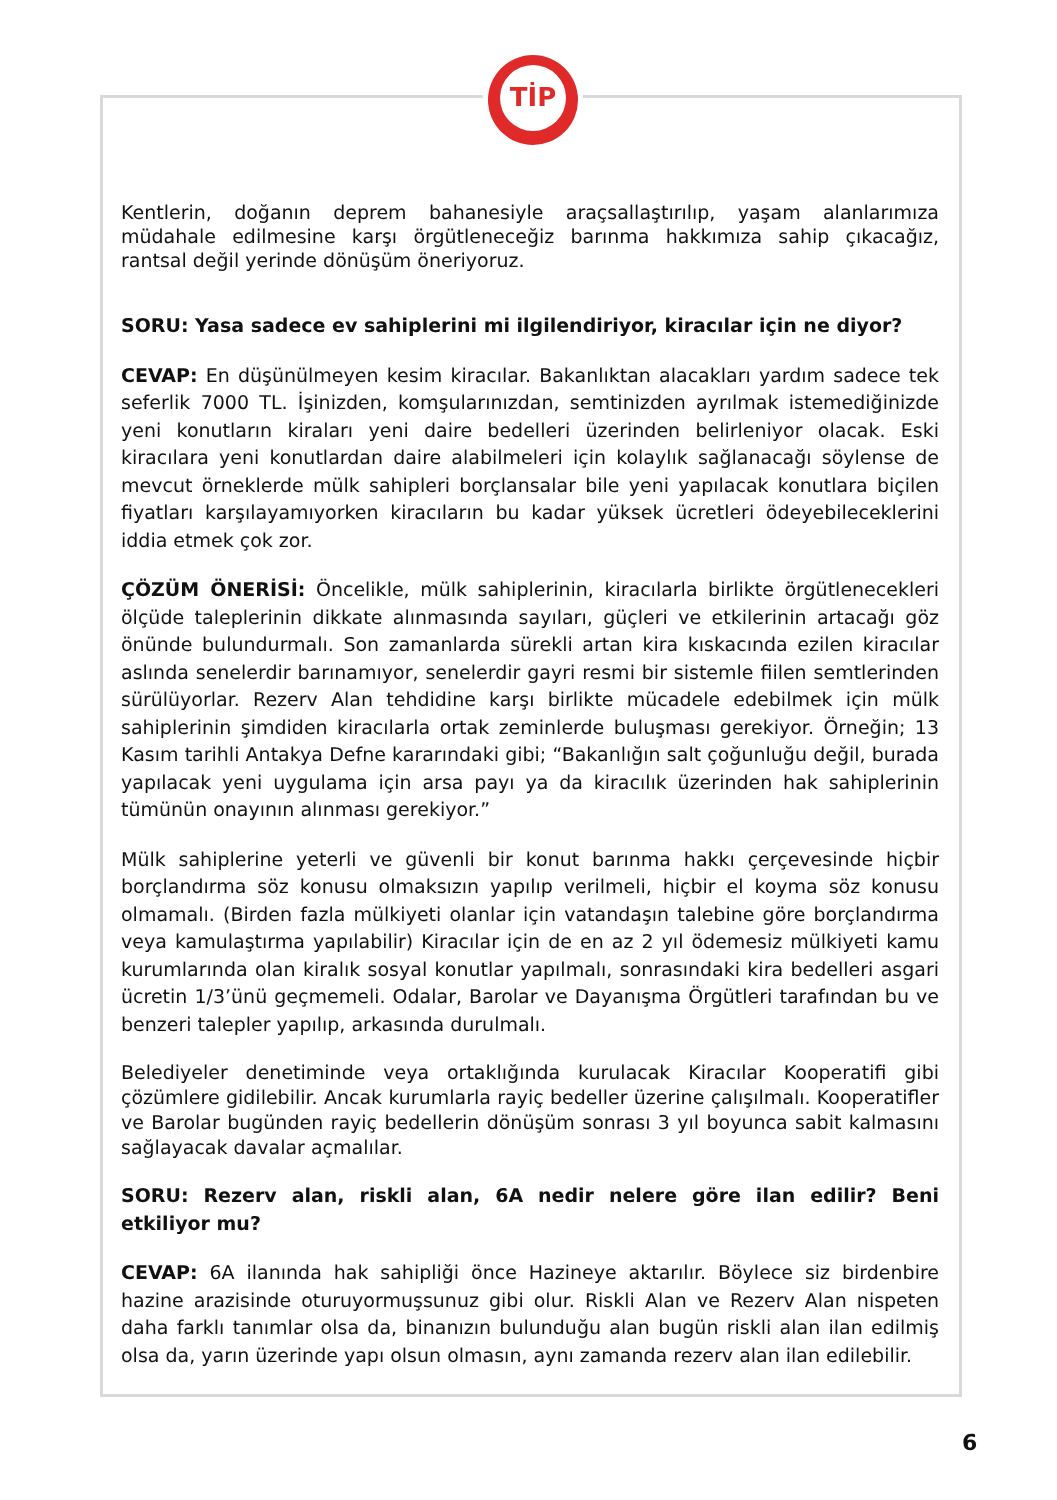TİP
Kentlerin, doğanın deprem bahanesiyle araçsallaştırılıp, yaşam alanlarımıza müdahale edilmesine karşı örgütleneceğiz barınma hakkımıza sahip çıkacağız, rantsal değil yerinde dönüşüm öneriyoruz.
SORU: Yasa sadece ev sahiplerini mi ilgilendiriyor, kiracılar için ne diyor?
CEVAP: En düşünülmeyen kesim kiracılar. Bakanlıktan alacakları yardım sadece tek seferlik 7000 TL. İşinizden, komşularınızdan, semtinizden ayrılmak istemediğinizde yeni konutların kiraları yeni daire bedelleri üzerinden belirleniyor olacak. Eski kiracılara yeni konutlardan daire alabilmeleri için kolaylık sağlanacağı söylense de mevcut örneklerde mülk sahipleri borçlansalar bile yeni yapılacak konutlara biçilen fiyatları karşılayamıyorken kiracıların bu kadar yüksek ücretleri ödeyebileceklerini iddia etmek çok zor.
ÇÖZÜM ÖNERİSİ: Öncelikle, mülk sahiplerinin, kiracılarla birlikte örgütlenecekleri ölçüde taleplerinin dikkate alınmasında sayıları, güçleri ve etkilerinin artacağı göz önünde bulundurmalı. Son zamanlarda sürekli artan kira kıskacında ezilen kiracılar aslında senelerdir barınamıyor, senelerdir gayri resmi bir sistemle fiilen semtlerinden sürülüyorlar. Rezerv Alan tehdidine karşı birlikte mücadele edebilmek için mülk sahiplerinin şimdiden kiracılarla ortak zeminlerde buluşması gerekiyor. Örneğin; 13 Kasım tarihli Antakya Defne kararındaki gibi; “Bakanlığın salt çoğunluğu değil, burada yapılacak yeni uygulama için arsa payı ya da kiracılık üzerinden hak sahiplerinin tümünün onayının alınması gerekiyor.”
Mülk sahiplerine yeterli ve güvenli bir konut barınma hakkı çerçevesinde hiçbir borçlandırma söz konusu olmaksızın yapılıp verilmeli, hiçbir el koyma söz konusu olmamalı. (Birden fazla mülkiyeti olanlar için vatandaşın talebine göre borçlandırma veya kamulaştırma yapılabilir) Kiracılar için de en az 2 yıl ödemesiz mülkiyeti kamu kurumlarında olan kiralık sosyal konutlar yapılmalı, sonrasındaki kira bedelleri asgari ücretin 1/3’ünü geçmemeli. Odalar, Barolar ve Dayanışma Örgütleri tarafından bu ve benzeri talepler yapılıp, arkasında durulmalı.
Belediyeler denetiminde veya ortaklığında kurulacak Kiracılar Kooperatifi gibi çözümlere gidilebilir. Ancak kurumlarla rayiç bedeller üzerine çalışılmalı. Kooperatifler ve Barolar bugünden rayiç bedellerin dönüşüm sonrası 3 yıl boyunca sabit kalmasını sağlayacak davalar açmalılar.
SORU: Rezerv alan, riskli alan, 6A nedir nelere göre ilan edilir? Beni etkiliyor mu?
CEVAP: 6A ilanında hak sahipliği önce Hazineye aktarılır. Böylece siz birdenbire hazine arazisinde oturuyormuşsunuz gibi olur. Riskli Alan ve Rezerv Alan nispeten daha farklı tanımlar olsa da, binanızın bulunduğu alan bugün riskli alan ilan edilmiş olsa da, yarın üzerinde yapı olsun olmasın, aynı zamanda rezerv alan ilan edilebilir.
6